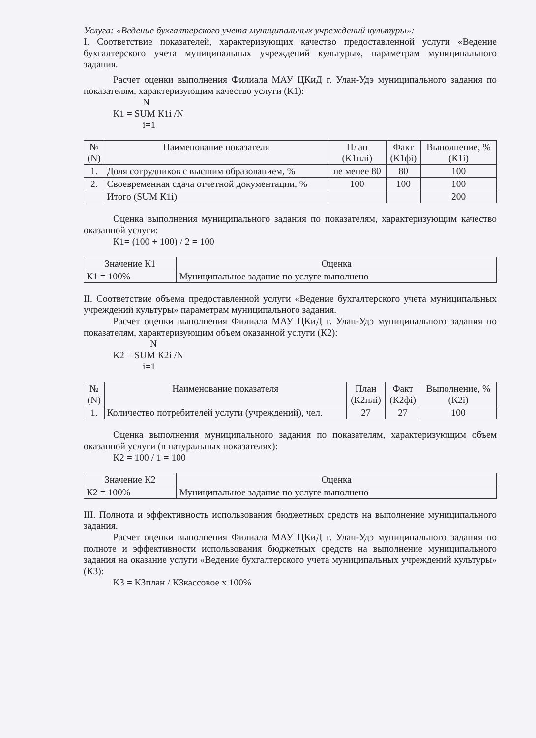Услуга: «Ведение бухгалтерского учета муниципальных учреждений культуры»:
I. Соответствие показателей, характеризующих качество предоставленной услуги «Ведение бухгалтерского учета муниципальных учреждений культуры», параметрам муниципального задания.
Расчет оценки выполнения Филиала МАУ ЦКиД г. Улан-Удэ муниципального задания по показателям, характеризующим качество услуги (К1):
N
К1 = SUM К1i /N
i=1
| № (N) | Наименование показателя | План (К1плі) | Факт (К1фі) | Выполнение, % (К1i) |
| --- | --- | --- | --- | --- |
| 1. | Доля сотрудников с высшим образованием, % | не менее 80 | 80 | 100 |
| 2. | Своевременная сдача отчетной документации, % | 100 | 100 | 100 |
| | Итого (SUM К1i) | | | 200 |
Оценка выполнения муниципального задания по показателям, характеризующим качество оказанной услуги:
К1= (100 + 100) / 2 = 100
| Значение К1 | Оценка |
| --- | --- |
| К1 = 100% | Муниципальное задание по услуге выполнено |
II. Соответствие объема предоставленной услуги «Ведение бухгалтерского учета муниципальных учреждений культуры» параметрам муниципального задания.
Расчет оценки выполнения Филиала МАУ ЦКиД г. Улан-Удэ муниципального задания по показателям, характеризующим объем оказанной услуги (К2):
N
К2 = SUM К2i /N
i=1
| № (N) | Наименование показателя | План (К2плі) | Факт (К2фі) | Выполнение, % (К2i) |
| --- | --- | --- | --- | --- |
| 1. | Количество потребителей услуги (учреждений), чел. | 27 | 27 | 100 |
Оценка выполнения муниципального задания по показателям, характеризующим объем оказанной услуги (в натуральных показателях):
К2 = 100 / 1 = 100
| Значение К2 | Оценка |
| --- | --- |
| К2 = 100% | Муниципальное задание по услуге выполнено |
III. Полнота и эффективность использования бюджетных средств на выполнение муниципального задания.
Расчет оценки выполнения Филиала МАУ ЦКиД г. Улан-Удэ муниципального задания по полноте и эффективности использования бюджетных средств на выполнение муниципального задания на оказание услуги «Ведение бухгалтерского учета муниципальных учреждений культуры» (К3):
К3 = К3план / К3кассовое х 100%